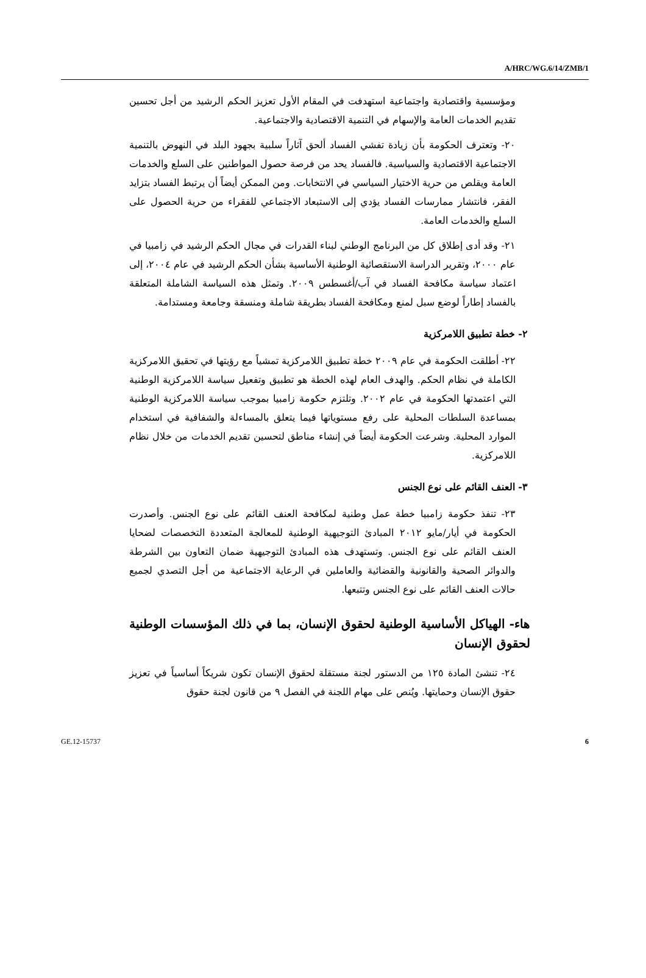A/HRC/WG.6/14/ZMB/1
ومؤسسية واقتصادية واجتماعية استهدفت في المقام الأول تعزيز الحكم الرشيد من أجل تحسين تقديم الخدمات العامة والإسهام في التنمية الاقتصادية والاجتماعية.
٢٠- وتعترف الحكومة بأن زيادة تفشي الفساد ألحق آثاراً سلبية بجهود البلد في النهوض بالتنمية الاجتماعية الاقتصادية والسياسية. فالفساد يحد من فرصة حصول المواطنين على السلع والخدمات العامة ويقلص من حرية الاختيار السياسي في الانتخابات. ومن الممكن أيضاً أن يرتبط الفساد بتزايد الفقر، فانتشار ممارسات الفساد يؤدي إلى الاستبعاد الاجتماعي للفقراء من حرية الحصول على السلع والخدمات العامة.
٢١- وقد أدى إطلاق كل من البرنامج الوطني لبناء القدرات في مجال الحكم الرشيد في زامبيا في عام ٢٠٠٠، وتقرير الدراسة الاستقصائية الوطنية الأساسية بشأن الحكم الرشيد في عام ٢٠٠٤، إلى اعتماد سياسة مكافحة الفساد في آب/أغسطس ٢٠٠٩. وتمثل هذه السياسة الشاملة المتعلقة بالفساد إطاراً لوضع سبل لمنع ومكافحة الفساد بطريقة شاملة ومنسقة وجامعة ومستدامة.
٢- خطة تطبيق اللامركزية
٢٢- أطلقت الحكومة في عام ٢٠٠٩ خطة تطبيق اللامركزية تمشياً مع رؤيتها في تحقيق اللامركزية الكاملة في نظام الحكم. والهدف العام لهذه الخطة هو تطبيق وتفعيل سياسة اللامركزية الوطنية التي اعتمدتها الحكومة في عام ٢٠٠٢. وتلتزم حكومة زامبيا بموجب سياسة اللامركزية الوطنية بمساعدة السلطات المحلية على رفع مستوياتها فيما يتعلق بالمساءلة والشفافية في استخدام الموارد المحلية. وشرعت الحكومة أيضاً في إنشاء مناطق لتحسين تقديم الخدمات من خلال نظام اللامركزية.
٣- العنف القائم على نوع الجنس
٢٣- تنفذ حكومة زامبيا خطة عمل وطنية لمكافحة العنف القائم على نوع الجنس. وأصدرت الحكومة في أيار/مايو ٢٠١٢ المبادئ التوجيهية الوطنية للمعالجة المتعددة التخصصات لضحايا العنف القائم على نوع الجنس. وتستهدف هذه المبادئ التوجيهية ضمان التعاون بين الشرطة والدوائر الصحية والقانونية والقضائية والعاملين في الرعاية الاجتماعية من أجل التصدي لجميع حالات العنف القائم على نوع الجنس وتتبعها.
هاء- الهياكل الأساسية الوطنية لحقوق الإنسان، بما في ذلك المؤسسات الوطنية لحقوق الإنسان
٢٤- تنشئ المادة ١٢٥ من الدستور لجنة مستقلة لحقوق الإنسان تكون شريكاً أساسياً في تعزيز حقوق الإنسان وحمايتها. ويُنص على مهام اللجنة في الفصل ٩ من قانون لجنة حقوق
GE.12-15737 6